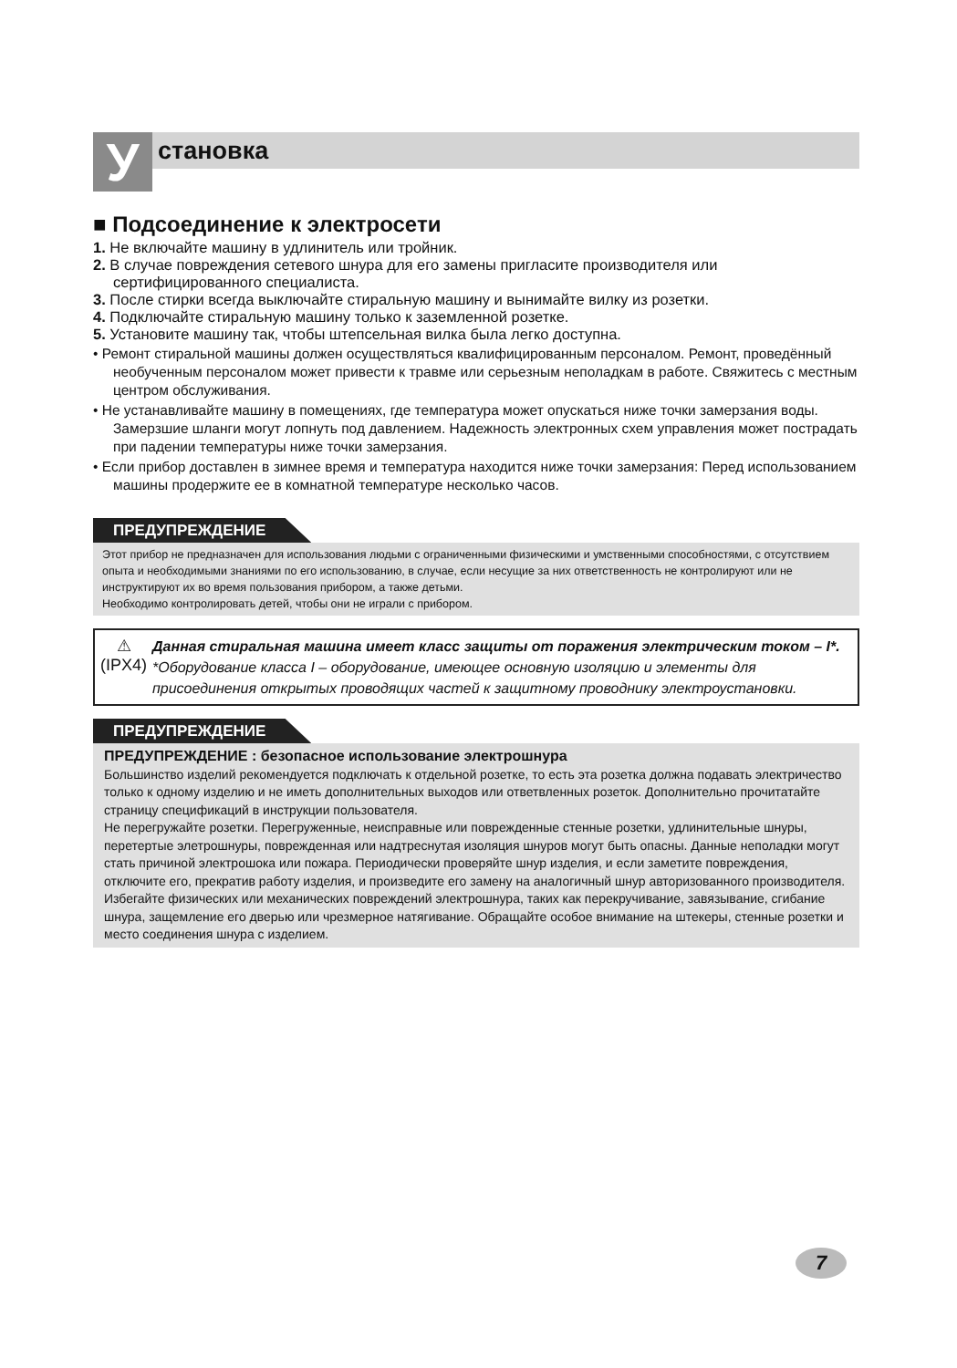У
становка
■ Подсоединение к электросети
1. Не включайте машину в удлинитель или тройник.
2. В случае повреждения сетевого шнура для его замены пригласите производителя или сертифицированного специалиста.
3. После стирки всегда выключайте стиральную машину и вынимайте вилку из розетки.
4. Подключайте стиральную машину только к заземленной розетке.
5. Установите машину так, чтобы штепсельная вилка была легко доступна.
• Ремонт стиральной машины должен осуществляться квалифицированным персоналом. Ремонт, проведённый необученным персоналом может привести к травме или серьезным неполадкам в работе. Свяжитесь с местным центром обслуживания.
• Не устанавливайте машину в помещениях, где температура может опускаться ниже точки замерзания воды. Замерзшие шланги могут лопнуть под давлением. Надежность электронных схем управления может пострадать при падении температуры ниже точки замерзания.
• Если прибор доставлен в зимнее время и температура находится ниже точки замерзания: Перед использованием машины продержите ее в комнатной температуре несколько часов.
ПРЕДУПРЕЖДЕНИЕ
Этот прибор не предназначен для использования людьми с ограниченными физическими и умственными способностями, с отсутствием опыта и необходимыми знаниями по его использованию, в случае, если несущие за них ответственность не контролируют или не инструктируют их во время пользования прибором, а также детьми.
Необходимо контролировать детей, чтобы они не играли с прибором.
⚠
(IPX4)
Данная стиральная машина имеет класс защиты от поражения электрическим током – I*.
*Оборудование класса I – оборудование, имеющее основную изоляцию и элементы для присоединения открытых проводящих частей к защитному проводнику электроустановки.
ПРЕДУПРЕЖДЕНИЕ
ПРЕДУПРЕЖДЕНИЕ : безопасное использование электрошнура
Большинство изделий рекомендуется подключать к отдельной розетке, то есть эта розетка должна подавать электричество только к одному изделию и не иметь дополнительных выходов или ответвленных розеток. Дополнительно прочитатайте страницу спецификаций в инструкции пользователя.
Не перегружайте розетки. Перегруженные, неисправные или поврежденные стенные розетки, удлинительные шнуры, перетертые элетрошнуры, поврежденная или надтреснутая изоляция шнуров могут быть опасны. Данные неполадки могут стать причиной электрошока или пожара. Периодически проверяйте шнур изделия, и если заметите повреждения, отключите его, прекратив работу изделия, и произведите его замену на аналогичный шнур авторизованного производителя.
Избегайте физических или механических повреждений электрошнура, таких как перекручивание, завязывание, сгибание шнура, защемление его дверью или чрезмерное натягивание. Обращайте особое внимание на штекеры, стенные розетки и место соединения шнура с изделием.
7